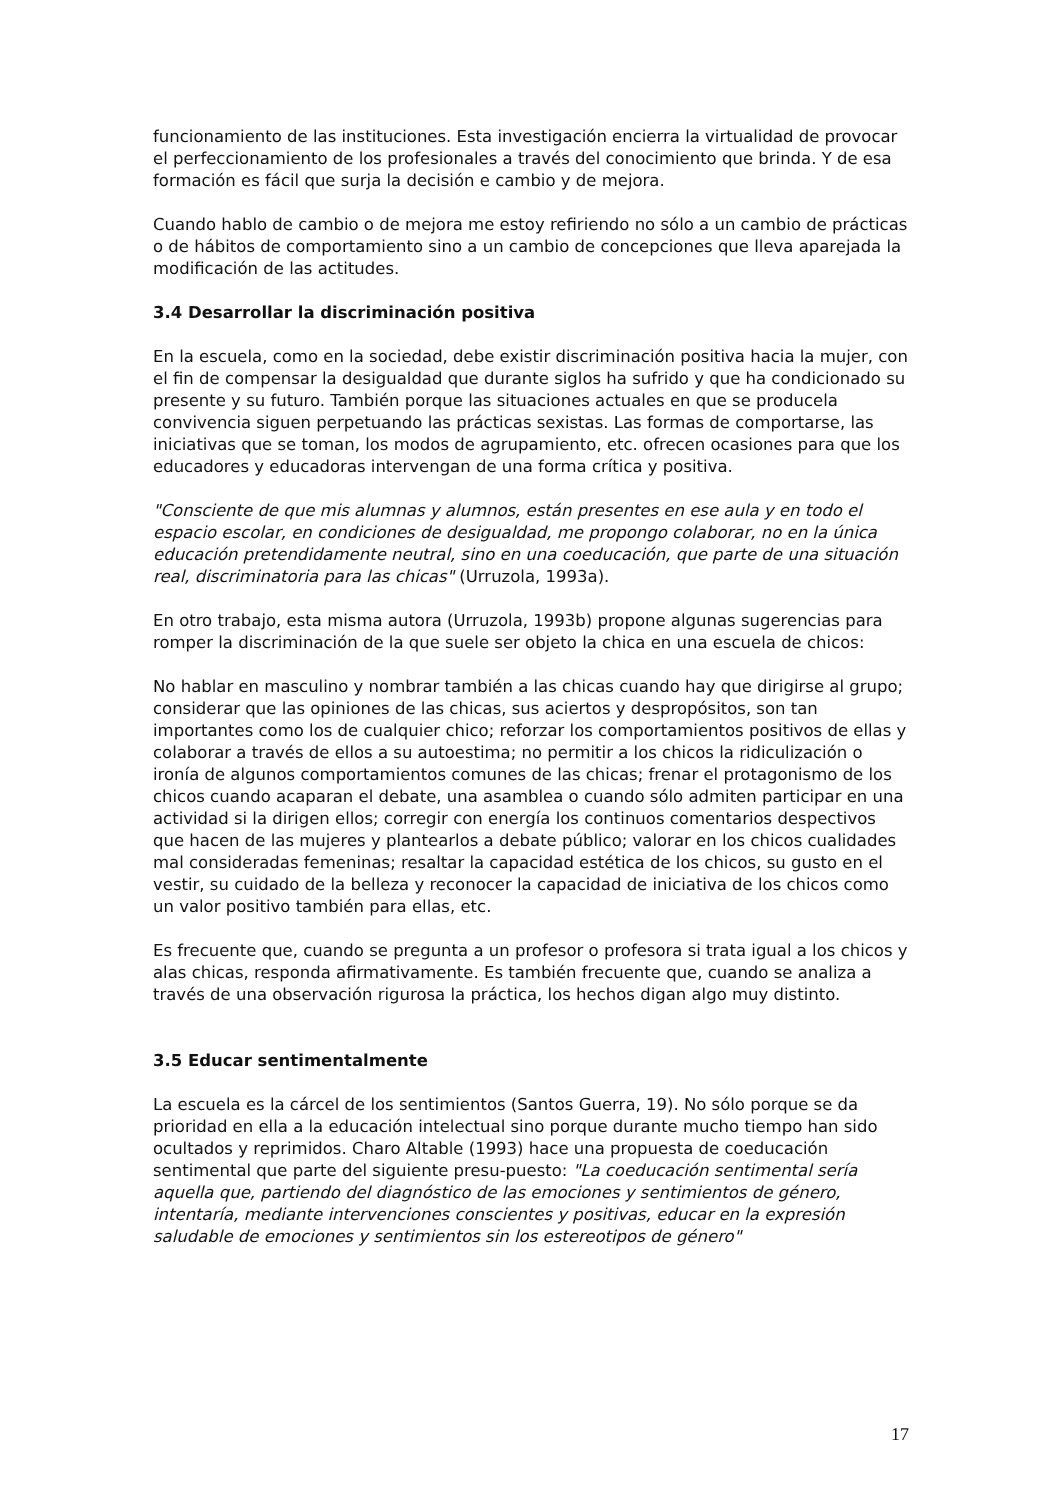funcionamiento de las instituciones. Esta investigación encierra la virtualidad de provocar el perfeccionamiento de los profesionales a través del conocimiento que brinda. Y de esa formación es fácil que surja la decisión e cambio y de mejora.
Cuando hablo de cambio o de mejora me estoy refiriendo no sólo a un cambio de prácticas o de hábitos de comportamiento sino a un cambio de concepciones que lleva aparejada la modificación de las actitudes.
3.4 Desarrollar la discriminación positiva
En la escuela, como en la sociedad, debe existir discriminación positiva hacia la mujer, con el fin de compensar la desigualdad que durante siglos ha sufrido y que ha condicionado su presente y su futuro. También porque las situaciones actuales en que se producela convivencia siguen perpetuando las prácticas sexistas. Las formas de comportarse, las iniciativas que se toman, los modos de agrupamiento, etc. ofrecen ocasiones para que los educadores y educadoras intervengan de una forma crítica y positiva.
"Consciente de que mis alumnas y alumnos, están presentes en ese aula y en todo el espacio escolar, en condiciones de desigualdad, me propongo colaborar, no en la única educación pretendidamente neutral, sino en una coeducación, que parte de una situación real, discriminatoria para las chicas" (Urruzola, 1993a).
En otro trabajo, esta misma autora (Urruzola, 1993b) propone algunas sugerencias para romper la discriminación de la que suele ser objeto la chica en una escuela de chicos:
No hablar en masculino y nombrar también a las chicas cuando hay que dirigirse al grupo; considerar que las opiniones de las chicas, sus aciertos y despropósitos, son tan importantes como los de cualquier chico; reforzar los comportamientos positivos de ellas y colaborar a través de ellos a su autoestima; no permitir a los chicos la ridiculización o ironía de algunos comportamientos comunes de las chicas; frenar el protagonismo de los chicos cuando acaparan el debate, una asamblea o cuando sólo admiten participar en una actividad si la dirigen ellos; corregir con energía los continuos comentarios despectivos que hacen de las mujeres y plantearlos a debate público; valorar en los chicos cualidades mal consideradas femeninas; resaltar la capacidad estética de los chicos, su gusto en el vestir, su cuidado de la belleza y reconocer la capacidad de iniciativa de los chicos como un valor positivo también para ellas, etc.
Es frecuente que, cuando se pregunta a un profesor o profesora si trata igual a los chicos y alas chicas, responda afirmativamente. Es también frecuente que, cuando se analiza a través de una observación rigurosa la práctica, los hechos digan algo muy distinto.
3.5 Educar sentimentalmente
La escuela es la cárcel de los sentimientos (Santos Guerra, 19). No sólo porque se da prioridad en ella a la educación intelectual sino porque durante mucho tiempo han sido ocultados y reprimidos. Charo Altable (1993) hace una propuesta de coeducación sentimental que parte del siguiente presu-puesto: "La coeducación sentimental sería aquella que, partiendo del diagnóstico de las emociones y sentimientos de género, intentaría, mediante intervenciones conscientes y positivas, educar en la expresión saludable de emociones y sentimientos sin los estereotipos de género"
17